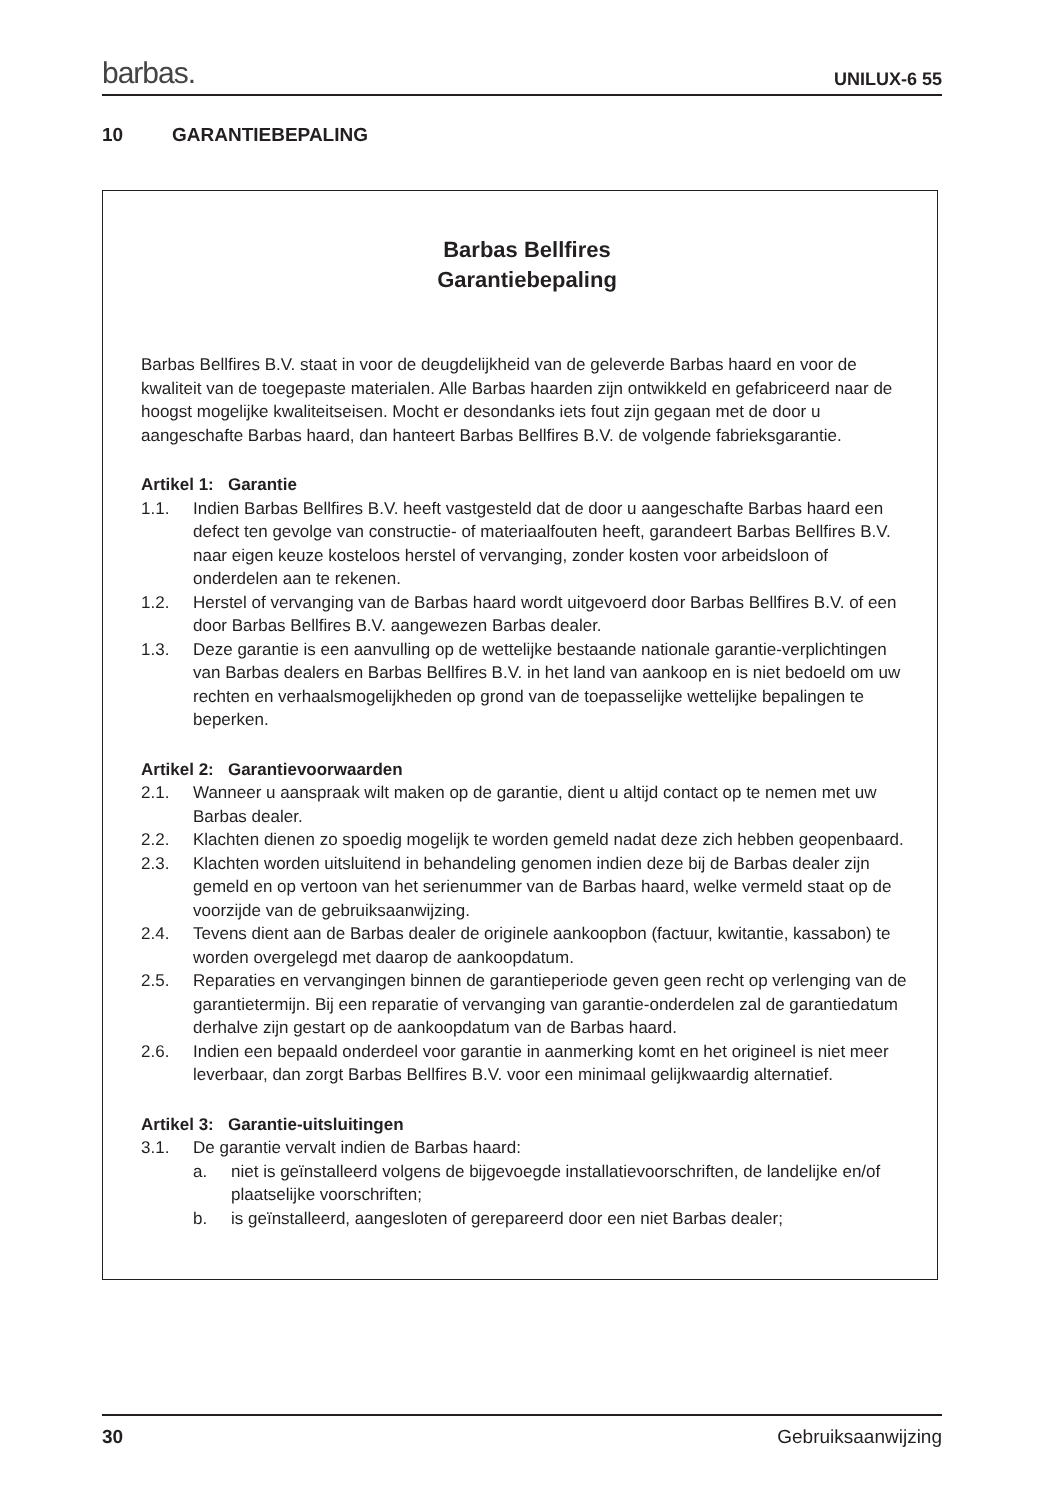barbas.
UNILUX-6 55
10 GARANTIEBEPALING
Barbas Bellfires
Garantiebepaling
Barbas Bellfires B.V. staat in voor de deugdelijkheid van de geleverde Barbas haard en voor de kwaliteit van de toegepaste materialen. Alle Barbas haarden zijn ontwikkeld en gefabriceerd naar de hoogst mogelijke kwaliteitseisen. Mocht er desondanks iets fout zijn gegaan met de door u aangeschafte Barbas haard, dan hanteert Barbas Bellfires B.V. de volgende fabrieksgarantie.
Artikel 1: Garantie
1.1. Indien Barbas Bellfires B.V. heeft vastgesteld dat de door u aangeschafte Barbas haard een defect ten gevolge van constructie- of materiaalfouten heeft, garandeert Barbas Bellfires B.V. naar eigen keuze kosteloos herstel of vervanging, zonder kosten voor arbeidsloon of onderdelen aan te rekenen.
1.2. Herstel of vervanging van de Barbas haard wordt uitgevoerd door Barbas Bellfires B.V. of een door Barbas Bellfires B.V. aangewezen Barbas dealer.
1.3. Deze garantie is een aanvulling op de wettelijke bestaande nationale garantie-verplichtingen van Barbas dealers en Barbas Bellfires B.V. in het land van aankoop en is niet bedoeld om uw rechten en verhaalsmogelijkheden op grond van de toepasselijke wettelijke bepalingen te beperken.
Artikel 2: Garantievoorwaarden
2.1. Wanneer u aanspraak wilt maken op de garantie, dient u altijd contact op te nemen met uw Barbas dealer.
2.2. Klachten dienen zo spoedig mogelijk te worden gemeld nadat deze zich hebben geopenbaard.
2.3. Klachten worden uitsluitend in behandeling genomen indien deze bij de Barbas dealer zijn gemeld en op vertoon van het serienummer van de Barbas haard, welke vermeld staat op de voorzijde van de gebruiksaanwijzing.
2.4. Tevens dient aan de Barbas dealer de originele aankoopbon (factuur, kwitantie, kassabon) te worden overgelegd met daarop de aankoopdatum.
2.5. Reparaties en vervangingen binnen de garantieperiode geven geen recht op verlenging van de garantietermijn. Bij een reparatie of vervanging van garantie-onderdelen zal de garantiedatum derhalve zijn gestart op de aankoopdatum van de Barbas haard.
2.6. Indien een bepaald onderdeel voor garantie in aanmerking komt en het origineel is niet meer leverbaar, dan zorgt Barbas Bellfires B.V. voor een minimaal gelijkwaardig alternatief.
Artikel 3: Garantie-uitsluitingen
3.1. De garantie vervalt indien de Barbas haard:
a. niet is geïnstalleerd volgens de bijgevoegde installatievoorschriften, de landelijke en/of plaatselijke voorschriften;
b. is geïnstalleerd, aangesloten of gerepareerd door een niet Barbas dealer;
30 Gebruiksaanwijzing